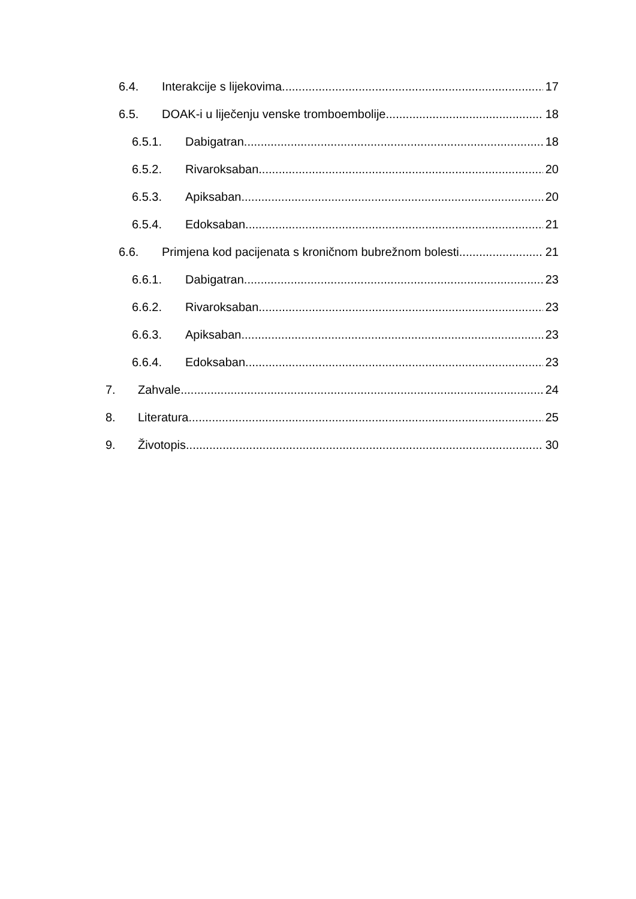6.4. Interakcije s lijekovima 17
6.5. DOAK-i u liječenju venske tromboembolije 18
6.5.1. Dabigatran 18
6.5.2. Rivaroksaban 20
6.5.3. Apiksaban 20
6.5.4. Edoksaban 21
6.6. Primjena kod pacijenata s kroničnom bubrežnom bolesti 21
6.6.1. Dabigatran 23
6.6.2. Rivaroksaban 23
6.6.3. Apiksaban 23
6.6.4. Edoksaban 23
7. Zahvale 24
8. Literatura 25
9. Životopis 30